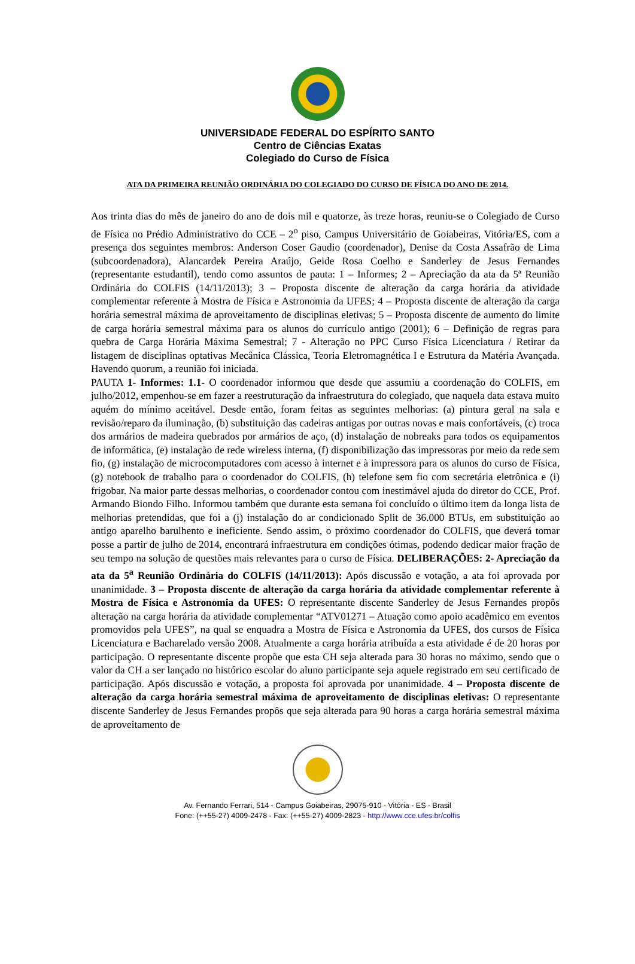UNIVERSIDADE FEDERAL DO ESPÍRITO SANTO
Centro de Ciências Exatas
Colegiado do Curso de Física
ATA DA PRIMEIRA REUNIÃO ORDINÁRIA DO COLEGIADO DO CURSO DE FÍSICA DO ANO DE 2014.
Aos trinta dias do mês de janeiro do ano de dois mil e quatorze, às treze horas, reuniu-se o Colegiado de Curso de Física no Prédio Administrativo do CCE – 2<sup>o</sup> piso, Campus Universitário de Goiabeiras, Vitória/ES, com a presença dos seguintes membros: Anderson Coser Gaudio (coordenador), Denise da Costa Assafrão de Lima (subcoordenadora), Alancardek Pereira Araújo, Geide Rosa Coelho e Sanderley de Jesus Fernandes (representante estudantil), tendo como assuntos de pauta: 1 – Informes; 2 – Apreciação da ata da 5ª Reunião Ordinária do COLFIS (14/11/2013); 3 – Proposta discente de alteração da carga horária da atividade complementar referente à Mostra de Física e Astronomia da UFES; 4 – Proposta discente de alteração da carga horária semestral máxima de aproveitamento de disciplinas eletivas; 5 – Proposta discente de aumento do limite de carga horária semestral máxima para os alunos do currículo antigo (2001); 6 – Definição de regras para quebra de Carga Horária Máxima Semestral; 7 - Alteração no PPC Curso Física Licenciatura / Retirar da listagem de disciplinas optativas Mecânica Clássica, Teoria Eletromagnética I e Estrutura da Matéria Avançada. Havendo quorum, a reunião foi iniciada.
PAUTA 1- Informes: 1.1- O coordenador informou que desde que assumiu a coordenação do COLFIS, em julho/2012, empenhou-se em fazer a reestruturação da infraestrutura do colegiado, que naquela data estava muito aquém do mínimo aceitável. Desde então, foram feitas as seguintes melhorias: (a) pintura geral na sala e revisão/reparo da iluminação, (b) substituição das cadeiras antigas por outras novas e mais confortáveis, (c) troca dos armários de madeira quebrados por armários de aço, (d) instalação de nobreaks para todos os equipamentos de informática, (e) instalação de rede wireless interna, (f) disponibilização das impressoras por meio da rede sem fio, (g) instalação de microcomputadores com acesso à internet e à impressora para os alunos do curso de Física, (g) notebook de trabalho para o coordenador do COLFIS, (h) telefone sem fio com secretária eletrônica e (i) frigobar. Na maior parte dessas melhorias, o coordenador contou com inestimável ajuda do diretor do CCE, Prof. Armando Biondo Filho. Informou também que durante esta semana foi concluído o último item da longa lista de melhorias pretendidas, que foi a (j) instalação do ar condicionado Split de 36.000 BTUs, em substituição ao antigo aparelho barulhento e ineficiente. Sendo assim, o próximo coordenador do COLFIS, que deverá tomar posse a partir de julho de 2014, encontrará infraestrutura em condições ótimas, podendo dedicar maior fração de seu tempo na solução de questões mais relevantes para o curso de Física. DELIBERAÇÕES: 2- Apreciação da ata da 5<sup>a</sup> Reunião Ordinária do COLFIS (14/11/2013): Após discussão e votação, a ata foi aprovada por unanimidade. 3 – Proposta discente de alteração da carga horária da atividade complementar referente à Mostra de Física e Astronomia da UFES: O representante discente Sanderley de Jesus Fernandes propôs alteração na carga horária da atividade complementar “ATV01271 – Atuação como apoio acadêmico em eventos promovidos pela UFES”, na qual se enquadra a Mostra de Física e Astronomia da UFES, dos cursos de Física Licenciatura e Bacharelado versão 2008. Atualmente a carga horária atribuída a esta atividade é de 20 horas por participação. O representante discente propõe que esta CH seja alterada para 30 horas no máximo, sendo que o valor da CH a ser lançado no histórico escolar do aluno participante seja aquele registrado em seu certificado de participação. Após discussão e votação, a proposta foi aprovada por unanimidade. 4 – Proposta discente de alteração da carga horária semestral máxima de aproveitamento de disciplinas eletivas: O representante discente Sanderley de Jesus Fernandes propôs que seja alterada para 90 horas a carga horária semestral máxima de aproveitamento de
Av. Fernando Ferrari, 514 - Campus Goiabeiras, 29075-910 - Vitória - ES - Brasil
Fone: (++55-27) 4009-2478 - Fax: (++55-27) 4009-2823 - http://www.cce.ufes.br/colfis